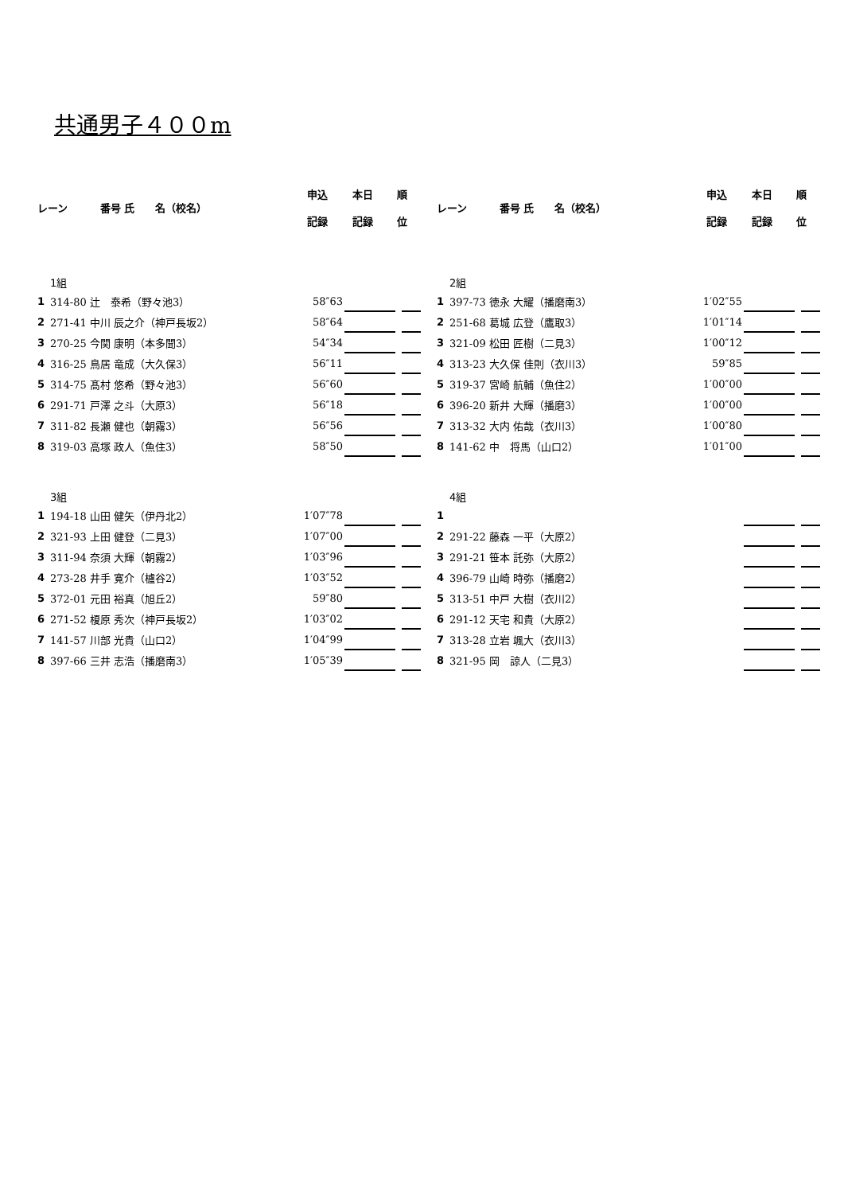共通男子４００m
| レーン | 番号 氏 名（校名） | 申込 記録 | 本日 記録 | 順 位 |
| --- | --- | --- | --- | --- |
| 1組 | | | | | |
| 1 | 314-80 辻 泰希（野々池3） | 58″63 | | | |
| 2 | 271-41 中川 辰之介（神戸長坂2） | 58″64 | | | |
| 3 | 270-25 今関 康明（本多聞3） | 54″34 | | | |
| 4 | 316-25 鳥居 竜成（大久保3） | 56″11 | | | |
| 5 | 314-75 髙村 悠希（野々池3） | 56″60 | | | |
| 6 | 291-71 戸澤 之斗（大原3） | 56″18 | | | |
| 7 | 311-82 長瀬 健也（朝霧3） | 56″56 | | | |
| 8 | 319-03 高塚 政人（魚住3） | 58″50 | | | |
| 3組 | | | | | |
| 1 | 194-18 山田 健矢（伊丹北2） | 1′07″78 | | | |
| 2 | 321-93 上田 健登（二見3） | 1′07″00 | | | |
| 3 | 311-94 奈須 大輝（朝霧2） | 1′03″96 | | | |
| 4 | 273-28 井手 寛介（櫨谷2） | 1′03″52 | | | |
| 5 | 372-01 元田 裕真（旭丘2） | 59″80 | | | |
| 6 | 271-52 榎原 秀次（神戸長坂2） | 1′03″02 | | | |
| 7 | 141-57 川部 光貴（山口2） | 1′04″99 | | | |
| 8 | 397-66 三井 志浩（播磨南3） | 1′05″39 | | | |
| レーン | 番号 氏 名（校名） | 申込 記録 | 本日 記録 | 順 位 |
| --- | --- | --- | --- | --- |
| 2組 | | | | | |
| 1 | 397-73 徳永 大耀（播磨南3） | 1′02″55 | | | |
| 2 | 251-68 葛城 広登（鷹取3） | 1′01″14 | | | |
| 3 | 321-09 松田 匠樹（二見3） | 1′00″12 | | | |
| 4 | 313-23 大久保 佳則（衣川3） | 59″85 | | | |
| 5 | 319-37 宮崎 航輔（魚住2） | 1′00″00 | | | |
| 6 | 396-20 新井 大輝（播磨3） | 1′00″00 | | | |
| 7 | 313-32 大内 佑哉（衣川3） | 1′00″80 | | | |
| 8 | 141-62 中 将馬（山口2） | 1′01″00 | | | |
| 4組 | | | | | |
| 1 | | | | | |
| 2 | 291-22 藤森 一平（大原2） | | | | |
| 3 | 291-21 笹本 託弥（大原2） | | | | |
| 4 | 396-79 山崎 時弥（播磨2） | | | | |
| 5 | 313-51 中戸 大樹（衣川2） | | | | |
| 6 | 291-12 天宅 和貴（大原2） | | | | |
| 7 | 313-28 立岩 颯大（衣川3） | | | | |
| 8 | 321-95 岡 諒人（二見3） | | | | |